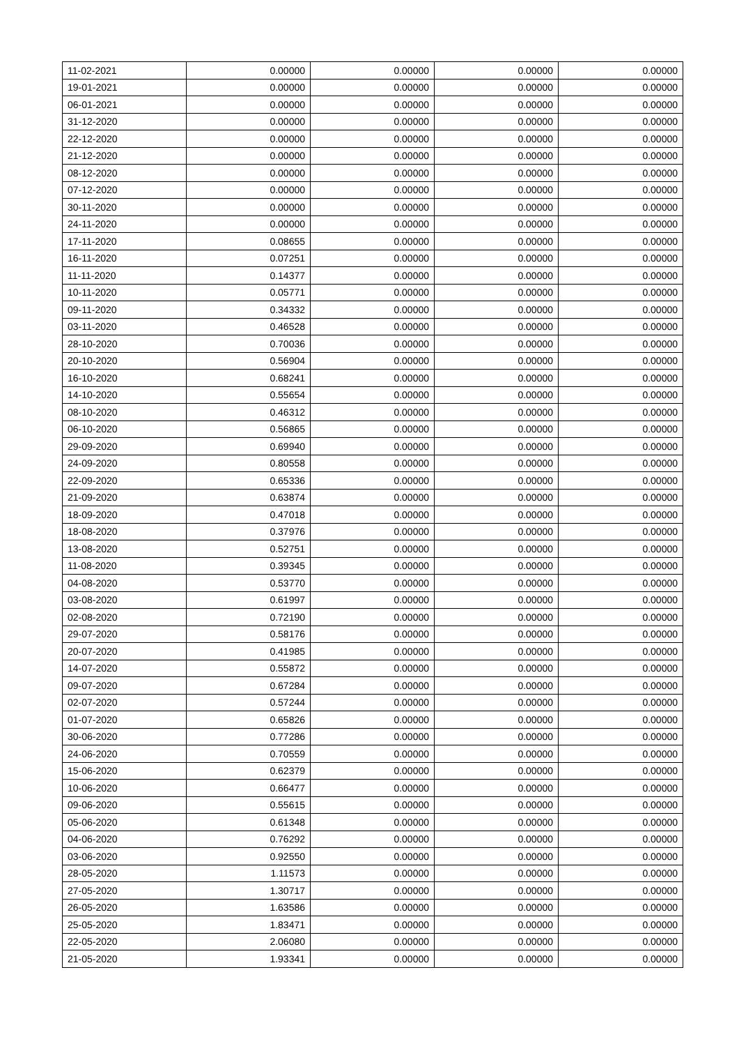| 11-02-2021 | 0.00000 | 0.00000 | 0.00000 | 0.00000 |
| 19-01-2021 | 0.00000 | 0.00000 | 0.00000 | 0.00000 |
| 06-01-2021 | 0.00000 | 0.00000 | 0.00000 | 0.00000 |
| 31-12-2020 | 0.00000 | 0.00000 | 0.00000 | 0.00000 |
| 22-12-2020 | 0.00000 | 0.00000 | 0.00000 | 0.00000 |
| 21-12-2020 | 0.00000 | 0.00000 | 0.00000 | 0.00000 |
| 08-12-2020 | 0.00000 | 0.00000 | 0.00000 | 0.00000 |
| 07-12-2020 | 0.00000 | 0.00000 | 0.00000 | 0.00000 |
| 30-11-2020 | 0.00000 | 0.00000 | 0.00000 | 0.00000 |
| 24-11-2020 | 0.00000 | 0.00000 | 0.00000 | 0.00000 |
| 17-11-2020 | 0.08655 | 0.00000 | 0.00000 | 0.00000 |
| 16-11-2020 | 0.07251 | 0.00000 | 0.00000 | 0.00000 |
| 11-11-2020 | 0.14377 | 0.00000 | 0.00000 | 0.00000 |
| 10-11-2020 | 0.05771 | 0.00000 | 0.00000 | 0.00000 |
| 09-11-2020 | 0.34332 | 0.00000 | 0.00000 | 0.00000 |
| 03-11-2020 | 0.46528 | 0.00000 | 0.00000 | 0.00000 |
| 28-10-2020 | 0.70036 | 0.00000 | 0.00000 | 0.00000 |
| 20-10-2020 | 0.56904 | 0.00000 | 0.00000 | 0.00000 |
| 16-10-2020 | 0.68241 | 0.00000 | 0.00000 | 0.00000 |
| 14-10-2020 | 0.55654 | 0.00000 | 0.00000 | 0.00000 |
| 08-10-2020 | 0.46312 | 0.00000 | 0.00000 | 0.00000 |
| 06-10-2020 | 0.56865 | 0.00000 | 0.00000 | 0.00000 |
| 29-09-2020 | 0.69940 | 0.00000 | 0.00000 | 0.00000 |
| 24-09-2020 | 0.80558 | 0.00000 | 0.00000 | 0.00000 |
| 22-09-2020 | 0.65336 | 0.00000 | 0.00000 | 0.00000 |
| 21-09-2020 | 0.63874 | 0.00000 | 0.00000 | 0.00000 |
| 18-09-2020 | 0.47018 | 0.00000 | 0.00000 | 0.00000 |
| 18-08-2020 | 0.37976 | 0.00000 | 0.00000 | 0.00000 |
| 13-08-2020 | 0.52751 | 0.00000 | 0.00000 | 0.00000 |
| 11-08-2020 | 0.39345 | 0.00000 | 0.00000 | 0.00000 |
| 04-08-2020 | 0.53770 | 0.00000 | 0.00000 | 0.00000 |
| 03-08-2020 | 0.61997 | 0.00000 | 0.00000 | 0.00000 |
| 02-08-2020 | 0.72190 | 0.00000 | 0.00000 | 0.00000 |
| 29-07-2020 | 0.58176 | 0.00000 | 0.00000 | 0.00000 |
| 20-07-2020 | 0.41985 | 0.00000 | 0.00000 | 0.00000 |
| 14-07-2020 | 0.55872 | 0.00000 | 0.00000 | 0.00000 |
| 09-07-2020 | 0.67284 | 0.00000 | 0.00000 | 0.00000 |
| 02-07-2020 | 0.57244 | 0.00000 | 0.00000 | 0.00000 |
| 01-07-2020 | 0.65826 | 0.00000 | 0.00000 | 0.00000 |
| 30-06-2020 | 0.77286 | 0.00000 | 0.00000 | 0.00000 |
| 24-06-2020 | 0.70559 | 0.00000 | 0.00000 | 0.00000 |
| 15-06-2020 | 0.62379 | 0.00000 | 0.00000 | 0.00000 |
| 10-06-2020 | 0.66477 | 0.00000 | 0.00000 | 0.00000 |
| 09-06-2020 | 0.55615 | 0.00000 | 0.00000 | 0.00000 |
| 05-06-2020 | 0.61348 | 0.00000 | 0.00000 | 0.00000 |
| 04-06-2020 | 0.76292 | 0.00000 | 0.00000 | 0.00000 |
| 03-06-2020 | 0.92550 | 0.00000 | 0.00000 | 0.00000 |
| 28-05-2020 | 1.11573 | 0.00000 | 0.00000 | 0.00000 |
| 27-05-2020 | 1.30717 | 0.00000 | 0.00000 | 0.00000 |
| 26-05-2020 | 1.63586 | 0.00000 | 0.00000 | 0.00000 |
| 25-05-2020 | 1.83471 | 0.00000 | 0.00000 | 0.00000 |
| 22-05-2020 | 2.06080 | 0.00000 | 0.00000 | 0.00000 |
| 21-05-2020 | 1.93341 | 0.00000 | 0.00000 | 0.00000 |